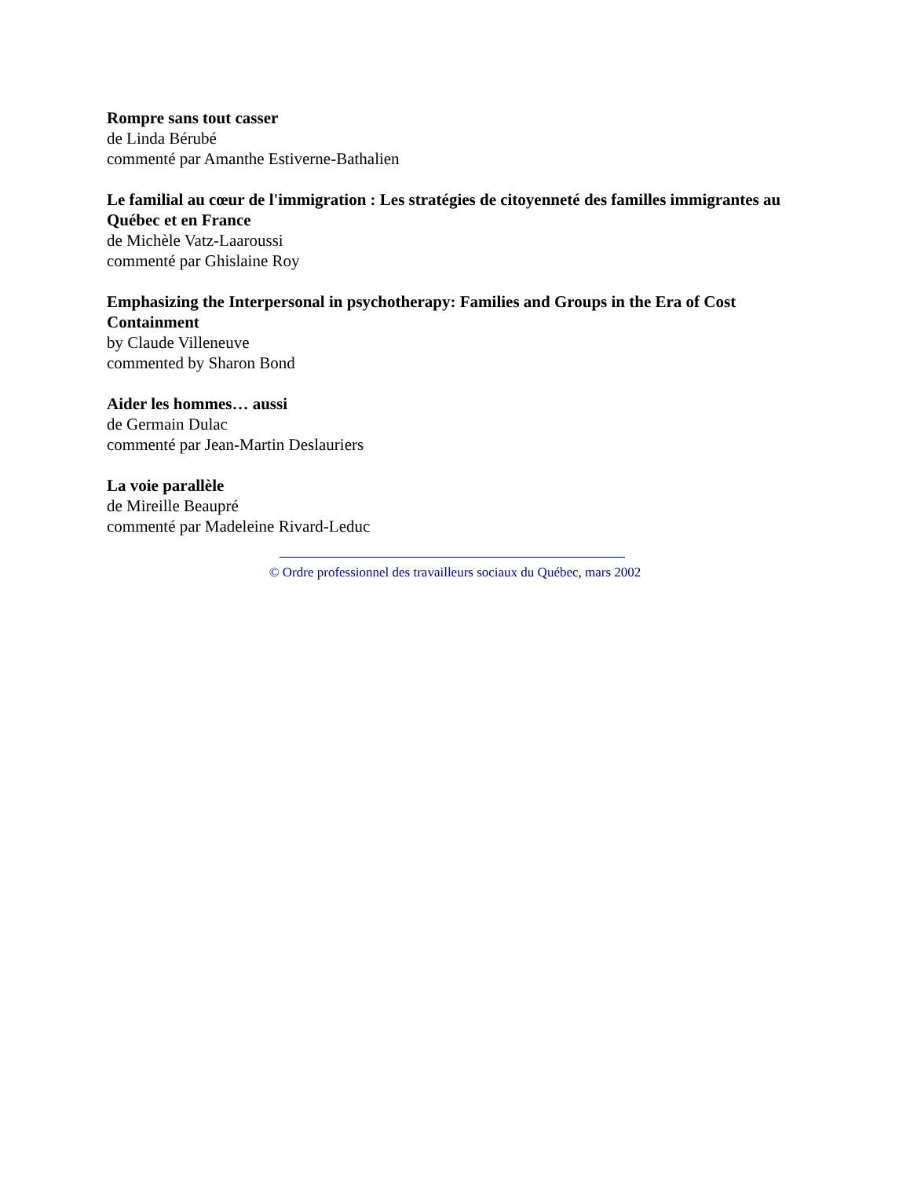Rompre sans tout casser
de Linda Bérubé
commenté par Amanthe Estiverne-Bathalien
Le familial au cœur de l'immigration : Les stratégies de citoyenneté des familles immigrantes au Québec et en France
de Michèle Vatz-Laaroussi
commenté par Ghislaine Roy
Emphasizing the Interpersonal in psychotherapy: Families and Groups in the Era of Cost Containment
by Claude Villeneuve
commented by Sharon Bond
Aider les hommes… aussi
de Germain Dulac
commenté par Jean-Martin Deslauriers
La voie parallèle
de Mireille Beaupré
commenté par Madeleine Rivard-Leduc
© Ordre professionnel des travailleurs sociaux du Québec, mars 2002